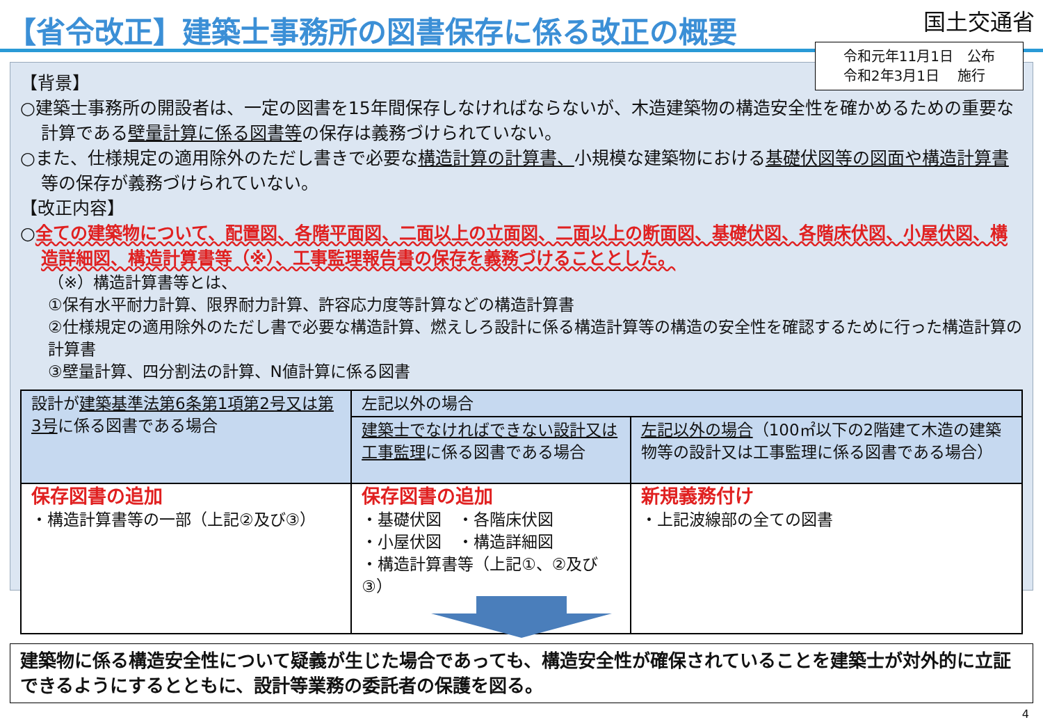【省令改正】建築士事務所の図書保存に係る改正の概要
国土交通省
令和元年11月1日　公布
令和2年3月1日　 施行
【背景】
○建築士事務所の開設者は、一定の図書を15年間保存しなければならないが、木造建築物の構造安全性を確かめるための重要な計算である壁量計算に係る図書等の保存は義務づけられていない。
○また、仕様規定の適用除外のただし書きで必要な構造計算の計算書、小規模な建築物における基礎伏図等の図面や構造計算書等の保存が義務づけられていない。
【改正内容】
○全ての建築物について、配置図、各階平面図、二面以上の立面図、二面以上の断面図、基礎伏図、各階床伏図、小屋伏図、構造詳細図、構造計算書等（※）、工事監理報告書の保存を義務づけることとした。
（※）構造計算書等とは、
①保有水平耐力計算、限界耐力計算、許容応力度等計算などの構造計算書
②仕様規定の適用除外のただし書で必要な構造計算、燃えしろ設計に係る構造計算等の構造の安全性を確認するために行った構造計算の計算書
③壁量計算、四分割法の計算、N値計算に係る図書
| 設計が 建築基準法第6条第1項第2号又は第3号 に係る図書である場合 | 左記以外の場合 | |
| | 建築士でなければできない設計又は工事監理 に係る図書である場合 | 左記以外の場合 （100㎡以下の2階建て木造の建築物等の設計又は工事監理に係る図書である場合） |
| 保存図書の追加 ・構造計算書等の一部（上記②及び③） | 保存図書の追加 ・基礎伏図 ・各階床伏図 ・小屋伏図 ・構造詳細図 ・構造計算書等（上記①、②及び③） | 新規義務付け ・上記波線部の全ての図書 |
建築物に係る構造安全性について疑義が生じた場合であっても、構造安全性が確保されていることを建築士が対外的に立証できるようにするとともに、設計等業務の委託者の保護を図る。
4